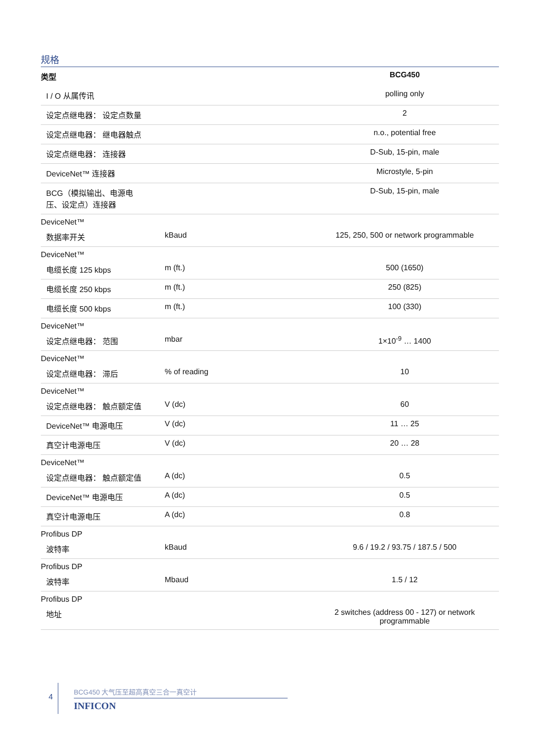规格
| 类型 | | BCG450 |
| --- | --- | --- |
| I / O 从属传讯 | | polling only |
| 设定点继电器： 设定点数量 | | 2 |
| 设定点继电器： 继电器触点 | | n.o., potential free |
| 设定点继电器： 连接器 | | D-Sub, 15-pin, male |
| DeviceNet™ 连接器 | | Microstyle, 5-pin |
| BCG（模拟输出、电源电 压、设定点）连接器 | | D-Sub, 15-pin, male |
| DeviceNet™ | | |
| 数据率开关 | kBaud | 125, 250, 500 or network programmable |
| DeviceNet™ | | |
| 电缆长度 125 kbps | m (ft.) | 500 (1650) |
| 电缆长度 250 kbps | m (ft.) | 250 (825) |
| 电缆长度 500 kbps | m (ft.) | 100 (330) |
| DeviceNet™ | | |
| 设定点继电器： 范围 | mbar | 1×10<sup>-9</sup> … 1400 |
| DeviceNet™ | | |
| 设定点继电器： 滞后 | % of reading | 10 |
| DeviceNet™ | | |
| 设定点继电器： 触点额定值 | V (dc) | 60 |
| DeviceNet™ 电源电压 | V (dc) | 11 … 25 |
| 真空计电源电压 | V (dc) | 20 … 28 |
| DeviceNet™ | | |
| 设定点继电器： 触点额定值 | A (dc) | 0.5 |
| DeviceNet™ 电源电压 | A (dc) | 0.5 |
| 真空计电源电压 | A (dc) | 0.8 |
| Profibus DP | | |
| 波特率 | kBaud | 9.6 / 19.2 / 93.75 / 187.5 / 500 |
| Profibus DP | | |
| 波特率 | Mbaud | 1.5 / 12 |
| Profibus DP | | |
| 地址 | | 2 switches (address 00 - 127) or network programmable |
4
BCG450 大气压至超高真空三合一真空计
INFICON